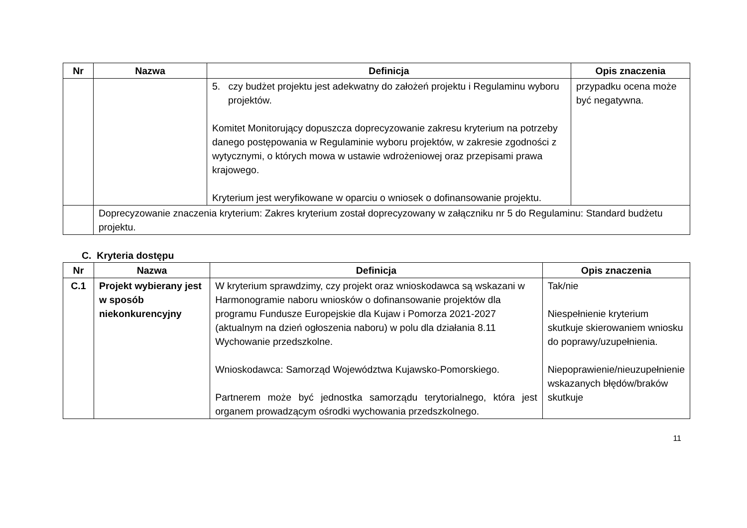| Nr | Nazwa | Definicja | Opis znaczenia |
| --- | --- | --- | --- |
| | | 5. czy budżet projektu jest adekwatny do założeń projektu i Regulaminu wyboru projektów. Komitet Monitorujący dopuszcza doprecyzowanie zakresu kryterium na potrzeby danego postępowania w Regulaminie wyboru projektów, w zakresie zgodności z wytycznymi, o których mowa w ustawie wdrożeniowej oraz przepisami prawa krajowego. Kryterium jest weryfikowane w oparciu o wniosek o dofinansowanie projektu. | przypadku ocena może być negatywna. |
| | Doprecyzowanie znaczenia kryterium: Zakres kryterium został doprecyzowany w załączniku nr 5 do Regulaminu: Standard budżetu projektu. | | |
C. Kryteria dostępu
| Nr | Nazwa | Definicja | Opis znaczenia |
| --- | --- | --- | --- |
| C.1 | Projekt wybierany jest w sposób niekonkurencyjny | W kryterium sprawdzimy, czy projekt oraz wnioskodawca są wskazani w Harmonogramie naboru wniosków o dofinansowanie projektów dla programu Fundusze Europejskie dla Kujaw i Pomorza 2021-2027 (aktualnym na dzień ogłoszenia naboru) w polu dla działania 8.11 Wychowanie przedszkolne. Wnioskodawca: Samorząd Województwa Kujawsko-Pomorskiego. Partnerem może być jednostka samorządu terytorialnego, która jest organem prowadzącym ośrodki wychowania przedszkolnego. | Tak/nie Niespełnienie kryterium skutkuje skierowaniem wniosku do poprawy/uzupełnienia. Niepoprawienie/nieuzupełnienie wskazanych błędów/braków skutkuje |
11